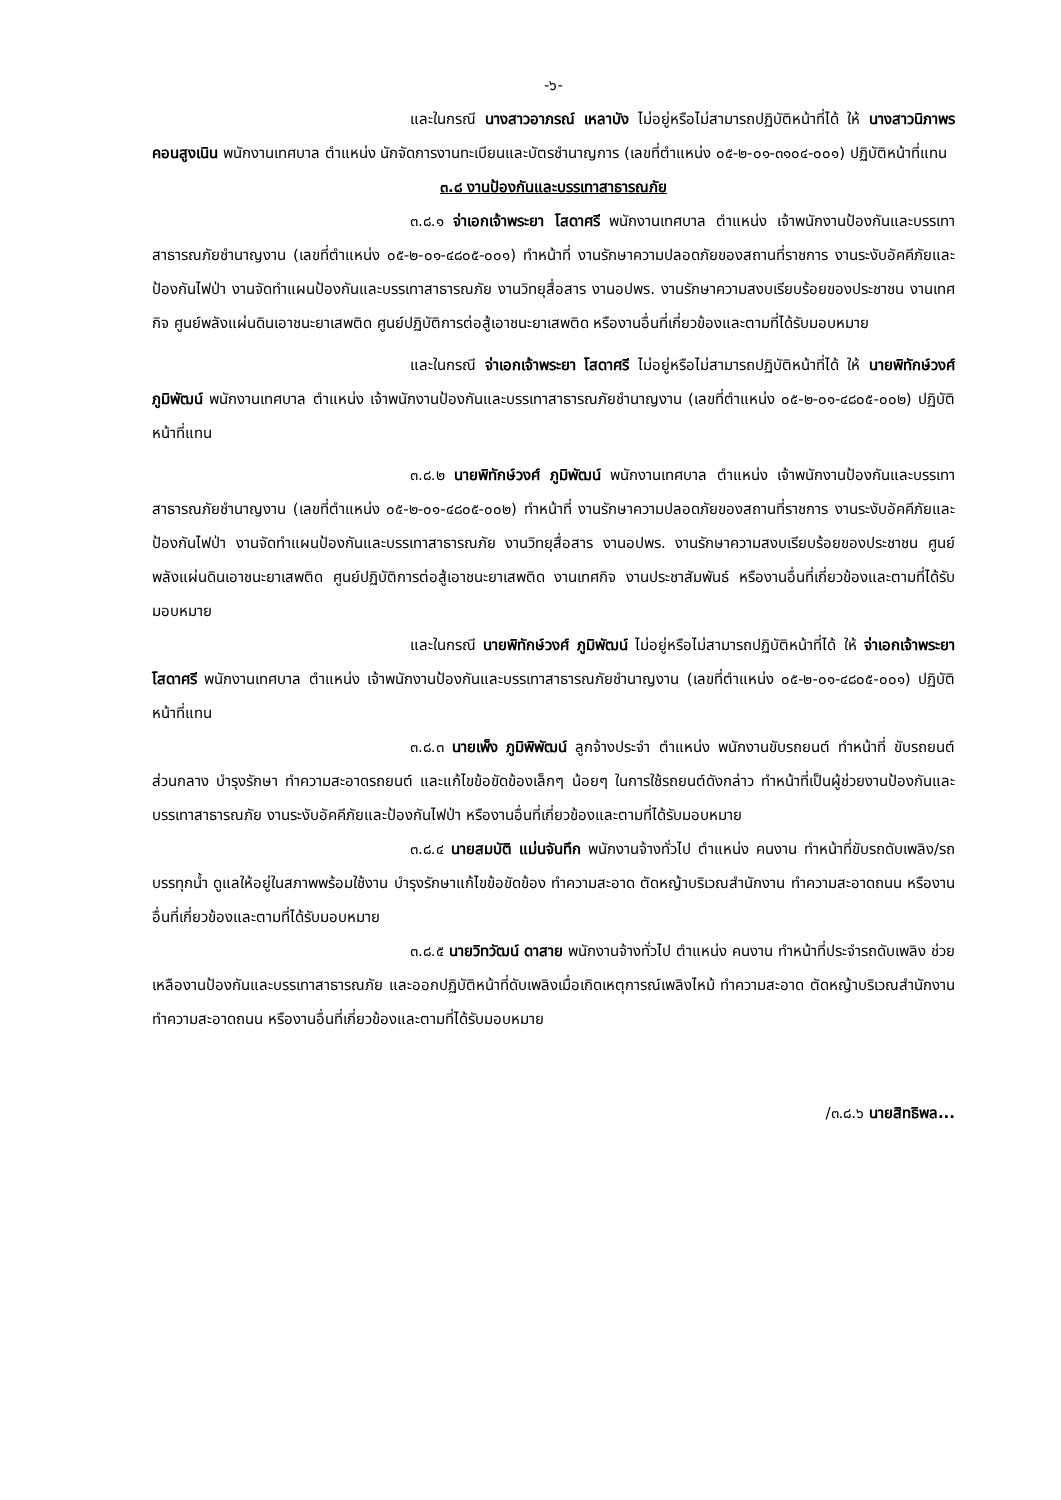-๖-
และในกรณี นางสาวอาภรณ์ เหลาบัง ไม่อยู่หรือไม่สามารถปฏิบัติหน้าที่ได้ ให้ นางสาวนิภาพร คอนสูงเนิน พนักงานเทศบาล ตำแหน่ง นักจัดการงานทะเบียนและบัตรชำนาญการ (เลขที่ตำแหน่ง ๐๕-๒-๐๑-๓๑๐๔-๐๐๑) ปฏิบัติหน้าที่แทน
๓.๘ งานป้องกันและบรรเทาสาธารณภัย
๓.๘.๑ จ่าเอกเจ้าพระยา โสดาศรี พนักงานเทศบาล ตำแหน่ง เจ้าพนักงานป้องกันและบรรเทาสาธารณภัยชำนาญงาน (เลขที่ตำแหน่ง ๐๕-๒-๐๑-๔๘๐๕-๐๐๑) ทำหน้าที่ งานรักษาความปลอดภัยของสถานที่ราชการ งานระงับอัคคีภัยและป้องกันไฟป่า งานจัดทำแผนป้องกันและบรรเทาสาธารณภัย งานวิทยุสื่อสาร งานอปพร. งานรักษาความสงบเรียบร้อยของประชาชน งานเทศกิจ ศูนย์พลังแผ่นดินเอาชนะยาเสพติด ศูนย์ปฏิบัติการต่อสู้เอาชนะยาเสพติด หรืองานอื่นที่เกี่ยวข้องและตามที่ได้รับมอบหมาย
และในกรณี จ่าเอกเจ้าพระยา โสดาศรี ไม่อยู่หรือไม่สามารถปฏิบัติหน้าที่ได้ ให้ นายพิทักษ์วงศ์ ภูมิพัฒน์ พนักงานเทศบาล ตำแหน่ง เจ้าพนักงานป้องกันและบรรเทาสาธารณภัยชำนาญงาน (เลขที่ตำแหน่ง ๐๕-๒-๐๑-๔๘๐๕-๐๐๒) ปฏิบัติหน้าที่แทน
๓.๘.๒ นายพิทักษ์วงศ์ ภูมิพัฒน์ พนักงานเทศบาล ตำแหน่ง เจ้าพนักงานป้องกันและบรรเทาสาธารณภัยชำนาญงาน (เลขที่ตำแหน่ง ๐๕-๒-๐๑-๔๘๐๕-๐๐๒) ทำหน้าที่ งานรักษาความปลอดภัยของสถานที่ราชการ งานระงับอัคคีภัยและป้องกันไฟป่า งานจัดทำแผนป้องกันและบรรเทาสาธารณภัย งานวิทยุสื่อสาร งานอปพร. งานรักษาความสงบเรียบร้อยของประชาชน ศูนย์พลังแผ่นดินเอาชนะยาเสพติด ศูนย์ปฏิบัติการต่อสู้เอาชนะยาเสพติด งานเทศกิจ งานประชาสัมพันธ์ หรืองานอื่นที่เกี่ยวข้องและตามที่ได้รับมอบหมาย
และในกรณี นายพิทักษ์วงศ์ ภูมิพัฒน์ ไม่อยู่หรือไม่สามารถปฏิบัติหน้าที่ได้ ให้ จ่าเอกเจ้าพระยา โสดาศรี พนักงานเทศบาล ตำแหน่ง เจ้าพนักงานป้องกันและบรรเทาสาธารณภัยชำนาญงาน (เลขที่ตำแหน่ง ๐๕-๒-๐๑-๔๘๐๕-๐๐๑) ปฏิบัติหน้าที่แทน
๓.๘.๓ นายเพ็ง ภูมิพิพัฒน์ ลูกจ้างประจำ ตำแหน่ง พนักงานขับรถยนต์ ทำหน้าที่ ขับรถยนต์ส่วนกลาง บำรุงรักษา ทำความสะอาดรถยนต์ และแก้ไขข้อขัดข้องเล็กๆ น้อยๆ ในการใช้รถยนต์ดังกล่าว ทำหน้าที่เป็นผู้ช่วยงานป้องกันและบรรเทาสาธารณภัย งานระงับอัคคีภัยและป้องกันไฟป่า หรืองานอื่นที่เกี่ยวข้องและตามที่ได้รับมอบหมาย
๓.๘.๔ นายสมบัติ แม่นจันทึก พนักงานจ้างทั่วไป ตำแหน่ง คนงาน ทำหน้าที่ขับรถดับเพลิง/รถบรรทุกน้ำ ดูแลให้อยู่ในสภาพพร้อมใช้งาน บำรุงรักษาแก้ไขข้อขัดข้อง ทำความสะอาด ตัดหญ้าบริเวณสำนักงาน ทำความสะอาดถนน หรืองานอื่นที่เกี่ยวข้องและตามที่ได้รับมอบหมาย
๓.๘.๕ นายวิทวัฒน์ ดาสาย พนักงานจ้างทั่วไป ตำแหน่ง คนงาน ทำหน้าที่ประจำรถดับเพลิง ช่วยเหลืองานป้องกันและบรรเทาสาธารณภัย และออกปฏิบัติหน้าที่ดับเพลิงเมื่อเกิดเหตุการณ์เพลิงไหม้ ทำความสะอาด ตัดหญ้าบริเวณสำนักงาน ทำความสะอาดถนน หรืองานอื่นที่เกี่ยวข้องและตามที่ได้รับมอบหมาย
/๓.๘.๖ นายสิทธิพล...